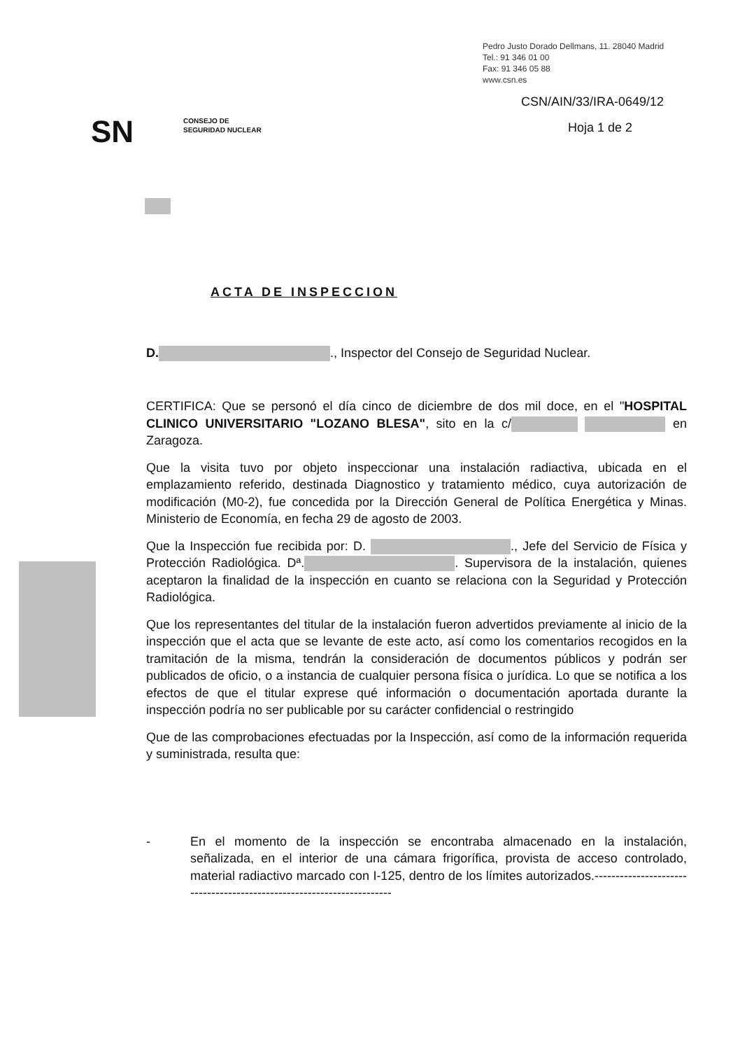Pedro Justo Dorado Dellmans, 11. 28040 Madrid
Tel.: 91 346 01 00
Fax: 91 346 05 88
www.csn.es
CSN/AIN/33/IRA-0649/12
Hoja 1 de 2
SN
CONSEJO DE
SEGURIDAD NUCLEAR
ACTA DE INSPECCION
D. ., Inspector del Consejo de Seguridad Nuclear.
CERTIFICA: Que se personó el día cinco de diciembre de dos mil doce, en el "HOSPITAL CLINICO UNIVERSITARIO "LOZANO BLESA", sito en la c/ en Zaragoza.
Que la visita tuvo por objeto inspeccionar una instalación radiactiva, ubicada en el emplazamiento referido, destinada Diagnostico y tratamiento médico, cuya autorización de modificación (M0-2), fue concedida por la Dirección General de Política Energética y Minas. Ministerio de Economía, en fecha 29 de agosto de 2003.
Que la Inspección fue recibida por: D. ., Jefe del Servicio de Física y Protección Radiológica. Dª. . Supervisora de la instalación, quienes aceptaron la finalidad de la inspección en cuanto se relaciona con la Seguridad y Protección Radiológica.
Que los representantes del titular de la instalación fueron advertidos previamente al inicio de la inspección que el acta que se levante de este acto, así como los comentarios recogidos en la tramitación de la misma, tendrán la consideración de documentos públicos y podrán ser publicados de oficio, o a instancia de cualquier persona física o jurídica. Lo que se notifica a los efectos de que el titular exprese qué información o documentación aportada durante la inspección podría no ser publicable por su carácter confidencial o restringido
Que de las comprobaciones efectuadas por la Inspección, así como de la información requerida y suministrada, resulta que:
- En el momento de la inspección se encontraba almacenado en la instalación, señalizada, en el interior de una cámara frigorífica, provista de acceso controlado, material radiactivo marcado con I-125, dentro de los límites autorizados.----------------------------------------------------------------------